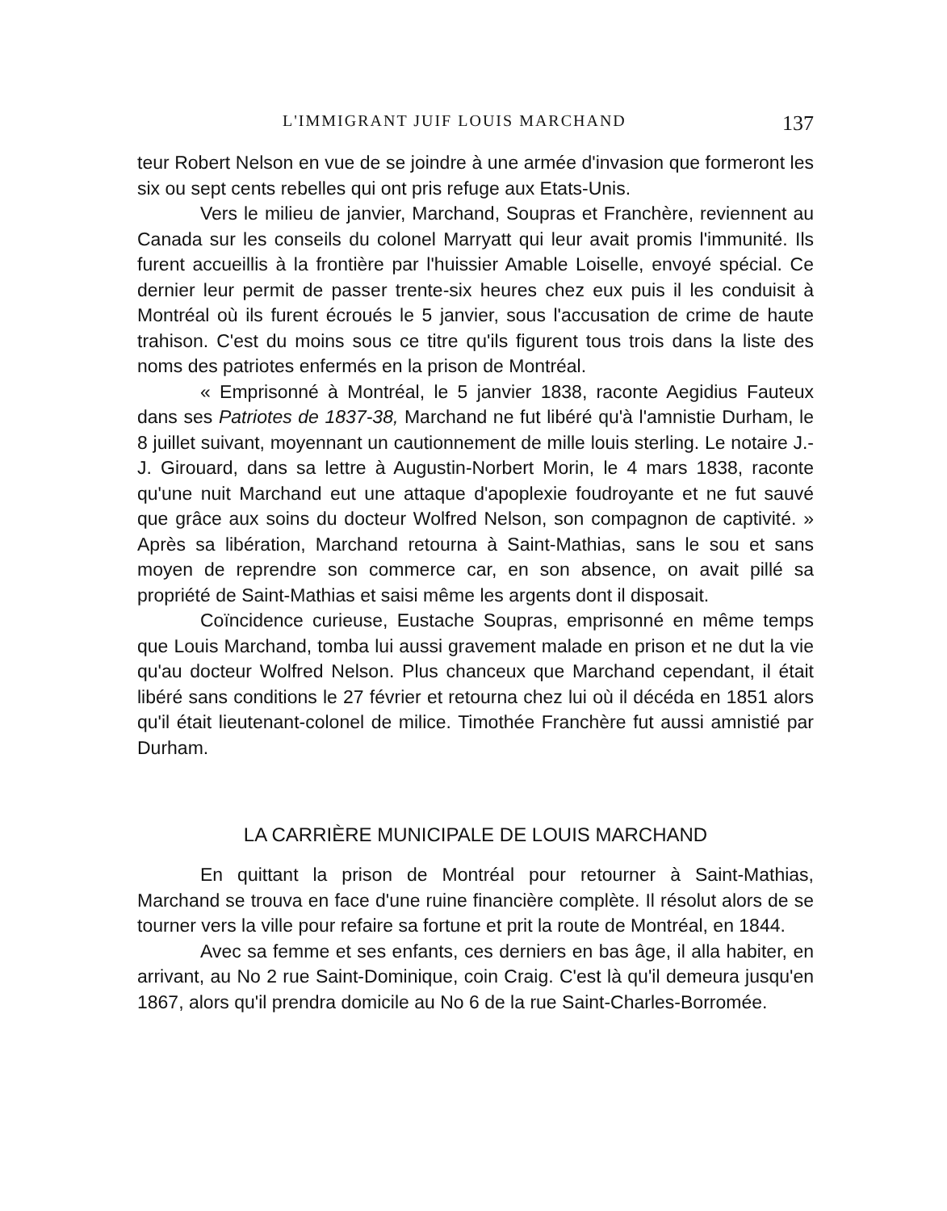L'IMMIGRANT JUIF LOUIS MARCHAND 137
teur Robert Nelson en vue de se joindre à une armée d'invasion que formeront les six ou sept cents rebelles qui ont pris refuge aux Etats-Unis.
Vers le milieu de janvier, Marchand, Soupras et Franchère, reviennent au Canada sur les conseils du colonel Marryatt qui leur avait promis l'immunité. Ils furent accueillis à la frontière par l'huissier Amable Loiselle, envoyé spécial. Ce dernier leur permit de passer trente-six heures chez eux puis il les conduisit à Montréal où ils furent écroués le 5 janvier, sous l'accusation de crime de haute trahison. C'est du moins sous ce titre qu'ils figurent tous trois dans la liste des noms des patriotes enfermés en la prison de Montréal.
« Emprisonné à Montréal, le 5 janvier 1838, raconte Aegidius Fauteux dans ses Patriotes de 1837-38, Marchand ne fut libéré qu'à l'amnistie Durham, le 8 juillet suivant, moyennant un cautionnement de mille louis sterling. Le notaire J.-J. Girouard, dans sa lettre à Augustin-Norbert Morin, le 4 mars 1838, raconte qu'une nuit Marchand eut une attaque d'apoplexie foudroyante et ne fut sauvé que grâce aux soins du docteur Wolfred Nelson, son compagnon de captivité. » Après sa libération, Marchand retourna à Saint-Mathias, sans le sou et sans moyen de reprendre son commerce car, en son absence, on avait pillé sa propriété de Saint-Mathias et saisi même les argents dont il disposait.
Coïncidence curieuse, Eustache Soupras, emprisonné en même temps que Louis Marchand, tomba lui aussi gravement malade en prison et ne dut la vie qu'au docteur Wolfred Nelson. Plus chanceux que Marchand cependant, il était libéré sans conditions le 27 février et retourna chez lui où il décéda en 1851 alors qu'il était lieutenant-colonel de milice. Timothée Franchère fut aussi amnistié par Durham.
LA CARRIÈRE MUNICIPALE DE LOUIS MARCHAND
En quittant la prison de Montréal pour retourner à Saint-Mathias, Marchand se trouva en face d'une ruine financière complète. Il résolut alors de se tourner vers la ville pour refaire sa fortune et prit la route de Montréal, en 1844.
Avec sa femme et ses enfants, ces derniers en bas âge, il alla habiter, en arrivant, au No 2 rue Saint-Dominique, coin Craig. C'est là qu'il demeura jusqu'en 1867, alors qu'il prendra domicile au No 6 de la rue Saint-Charles-Borromée.